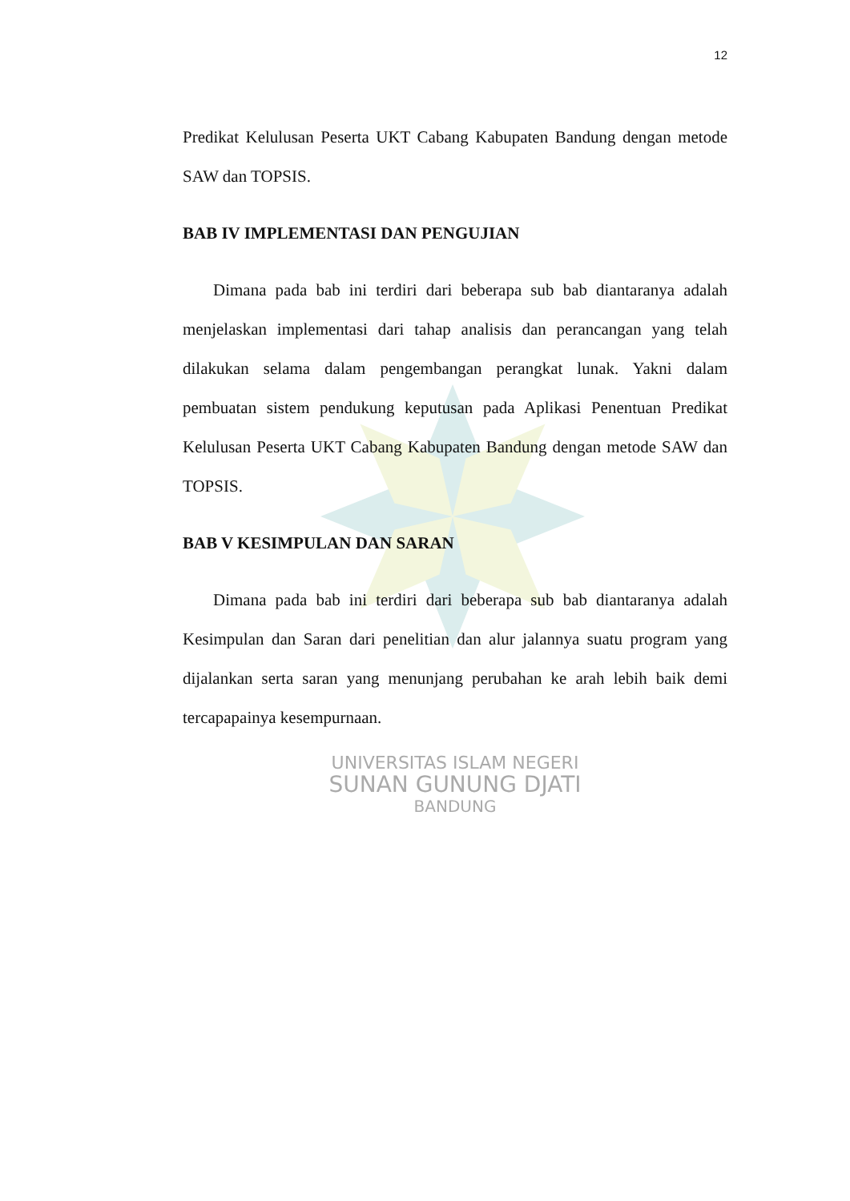12
Predikat Kelulusan Peserta UKT Cabang Kabupaten Bandung dengan metode SAW dan TOPSIS.
BAB IV IMPLEMENTASI DAN PENGUJIAN
Dimana pada bab ini terdiri dari beberapa sub bab diantaranya adalah menjelaskan implementasi dari tahap analisis dan perancangan yang telah dilakukan selama dalam pengembangan perangkat lunak. Yakni dalam pembuatan sistem pendukung keputusan pada Aplikasi Penentuan Predikat Kelulusan Peserta UKT Cabang Kabupaten Bandung dengan metode SAW dan TOPSIS.
BAB V KESIMPULAN DAN SARAN
Dimana pada bab ini terdiri dari beberapa sub bab diantaranya adalah Kesimpulan dan Saran dari penelitian dan alur jalannya suatu program yang dijalankan serta saran yang menunjang perubahan ke arah lebih baik demi tercapapainya kesempurnaan.
UNIVERSITAS ISLAM NEGERI
SUNAN GUNUNG DJATI
BANDUNG